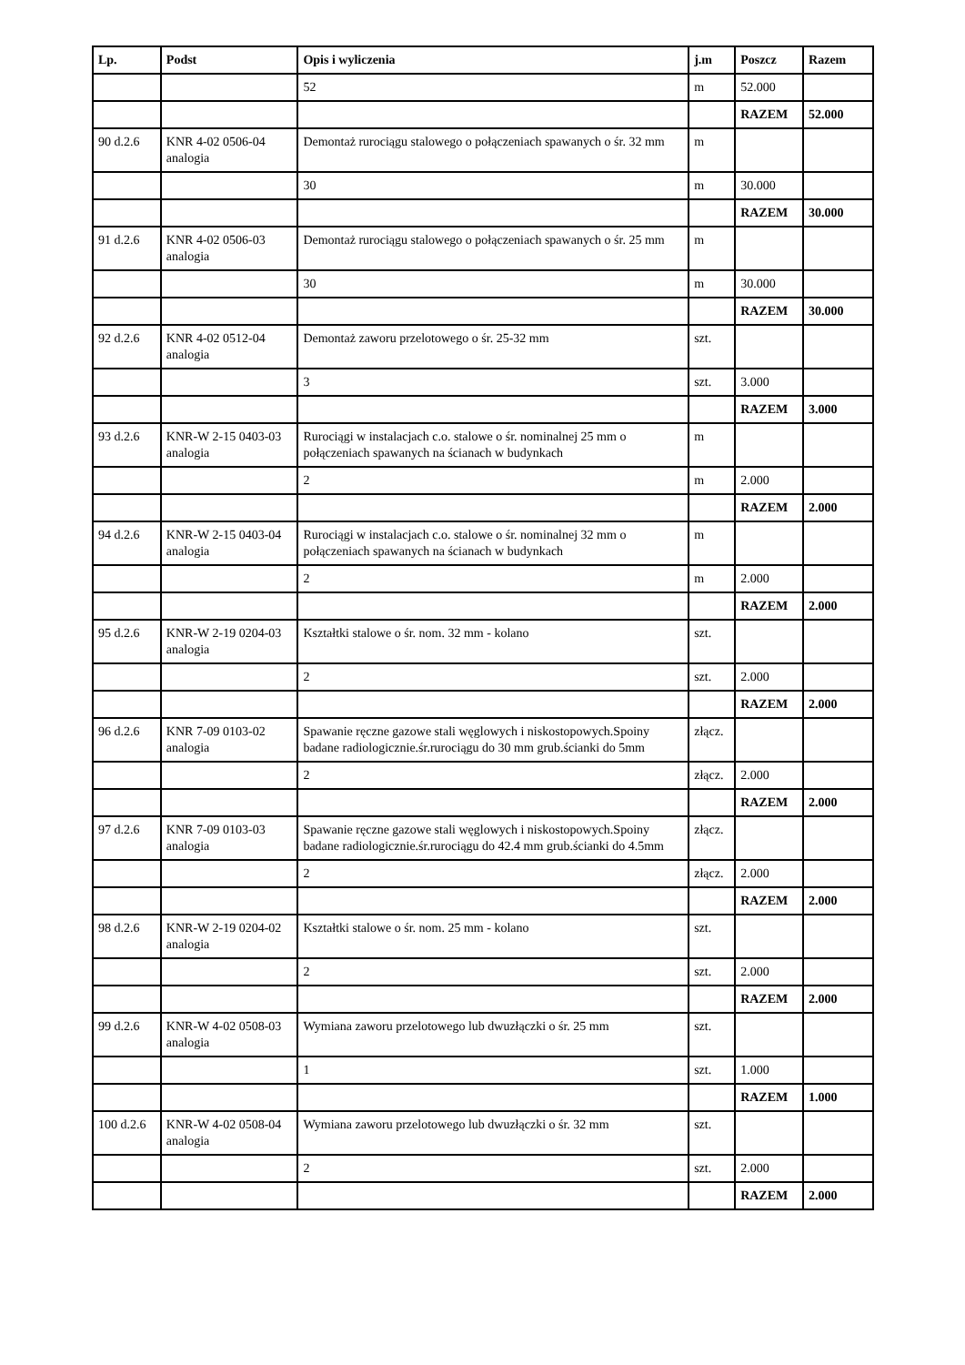| Lp. | Podst | Opis i wyliczenia | j.m | Poszcz | Razem |
| --- | --- | --- | --- | --- | --- |
| | | 52 | m | 52.000 | |
| | | | | RAZEM | 52.000 |
| 90 d.2.6 | KNR 4-02 0506-04 analogia | Demontaż rurociągu stalowego o połączeniach spawanych o śr. 32 mm | m | | |
| | | 30 | m | 30.000 | |
| | | | | RAZEM | 30.000 |
| 91 d.2.6 | KNR 4-02 0506-03 analogia | Demontaż rurociągu stalowego o połączeniach spawanych o śr. 25 mm | m | | |
| | | 30 | m | 30.000 | |
| | | | | RAZEM | 30.000 |
| 92 d.2.6 | KNR 4-02 0512-04 analogia | Demontaż zaworu przelotowego o śr. 25-32 mm | szt. | | |
| | | 3 | szt. | 3.000 | |
| | | | | RAZEM | 3.000 |
| 93 d.2.6 | KNR-W 2-15 0403-03 analogia | Rurociągi w instalacjach c.o. stalowe o śr. nominalnej 25 mm o połączeniach spawanych na ścianach w budynkach | m | | |
| | | 2 | m | 2.000 | |
| | | | | RAZEM | 2.000 |
| 94 d.2.6 | KNR-W 2-15 0403-04 analogia | Rurociągi w instalacjach c.o. stalowe o śr. nominalnej 32 mm o połączeniach spawanych na ścianach w budynkach | m | | |
| | | 2 | m | 2.000 | |
| | | | | RAZEM | 2.000 |
| 95 d.2.6 | KNR-W 2-19 0204-03 analogia | Kształtki stalowe o śr. nom. 32 mm - kolano | szt. | | |
| | | 2 | szt. | 2.000 | |
| | | | | RAZEM | 2.000 |
| 96 d.2.6 | KNR 7-09 0103-02 analogia | Spawanie ręczne gazowe stali węglowych i niskostopowych.Spoiny badane radiologicznie.śr.rurociągu do 30 mm grub.ścianki do 5mm | złącz. | | |
| | | 2 | złącz. | 2.000 | |
| | | | | RAZEM | 2.000 |
| 97 d.2.6 | KNR 7-09 0103-03 analogia | Spawanie ręczne gazowe stali węglowych i niskostopowych.Spoiny badane radiologicznie.śr.rurociągu do 42.4 mm grub.ścianki do 4.5mm | złącz. | | |
| | | 2 | złącz. | 2.000 | |
| | | | | RAZEM | 2.000 |
| 98 d.2.6 | KNR-W 2-19 0204-02 analogia | Kształtki stalowe o śr. nom. 25 mm - kolano | szt. | | |
| | | 2 | szt. | 2.000 | |
| | | | | RAZEM | 2.000 |
| 99 d.2.6 | KNR-W 4-02 0508-03 analogia | Wymiana zaworu przelotowego lub dwuzłączki o śr. 25 mm | szt. | | |
| | | 1 | szt. | 1.000 | |
| | | | | RAZEM | 1.000 |
| 100 d.2.6 | KNR-W 4-02 0508-04 analogia | Wymiana zaworu przelotowego lub dwuzłączki o śr. 32 mm | szt. | | |
| | | 2 | szt. | 2.000 | |
| | | | | RAZEM | 2.000 |